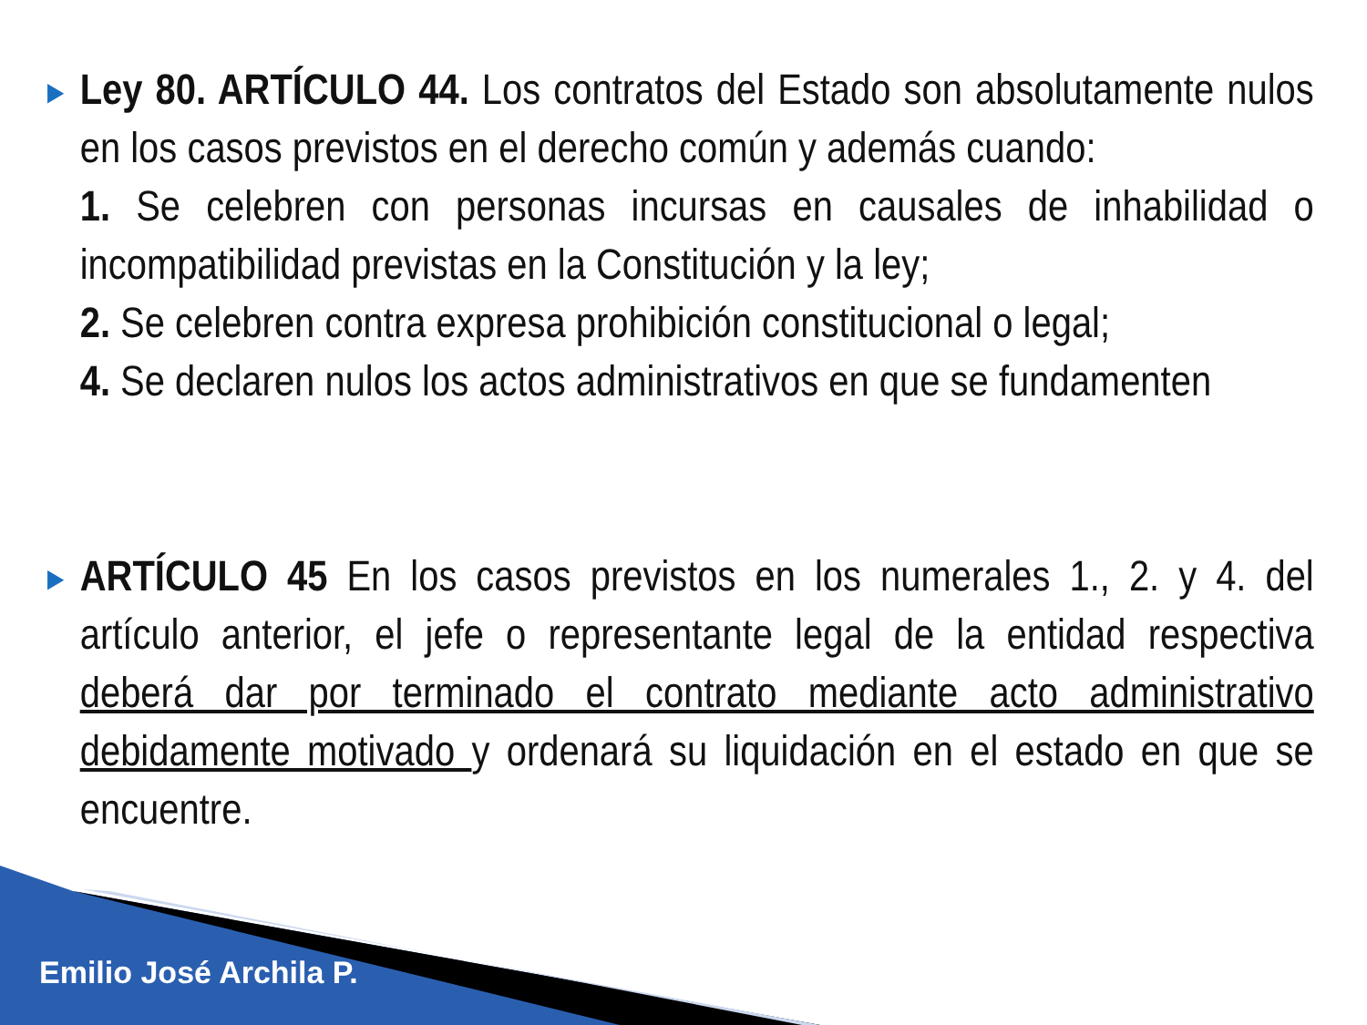▶
Ley 80. ARTÍCULO 44. Los contratos del Estado son absolutamente nulos en los casos previstos en el derecho común y además cuando:
1. Se celebren con personas incursas en causales de inhabilidad o incompatibilidad previstas en la Constitución y la ley;
2. Se celebren contra expresa prohibición constitucional o legal;
4. Se declaren nulos los actos administrativos en que se fundamenten
▶
ARTÍCULO 45 En los casos previstos en los numerales 1., 2. y 4. del artículo anterior, el jefe o representante legal de la entidad respectiva deberá dar por terminado el contrato mediante acto administrativo debidamente motivado y ordenará su liquidación en el estado en que se encuentre.
Emilio José Archila P.